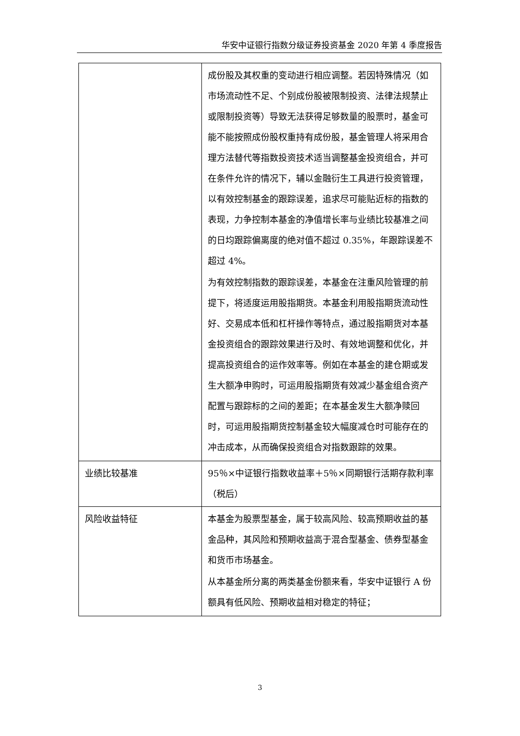华安中证银行指数分级证券投资基金 2020 年第 4 季度报告
| | 成份股及其权重的变动进行相应调整。若因特殊情况（如市场流动性不足、个别成份股被限制投资、法律法规禁止或限制投资等）导致无法获得足够数量的股票时，基金可能不能按照成份股权重持有成份股，基金管理人将采用合理方法替代等指数投资技术适当调整基金投资组合，并可在条件允许的情况下，辅以金融衍生工具进行投资管理，以有效控制基金的跟踪误差，追求尽可能贴近标的指数的表现，力争控制本基金的净值增长率与业绩比较基准之间的日均跟踪偏离度的绝对值不超过 0.35%，年跟踪误差不超过 4%。 为有效控制指数的跟踪误差，本基金在注重风险管理的前提下，将适度运用股指期货。本基金利用股指期货流动性好、交易成本低和杠杆操作等特点，通过股指期货对本基金投资组合的跟踪效果进行及时、有效地调整和优化，并提高投资组合的运作效率等。例如在本基金的建仓期或发生大额净申购时，可运用股指期货有效减少基金组合资产配置与跟踪标的之间的差距；在本基金发生大额净赎回时，可运用股指期货控制基金较大幅度减仓时可能存在的冲击成本，从而确保投资组合对指数跟踪的效果。 |
| 业绩比较基准 | 95％×中证银行指数收益率＋5％×同期银行活期存款利率（税后） |
| 风险收益特征 | 本基金为股票型基金，属于较高风险、较高预期收益的基金品种，其风险和预期收益高于混合型基金、债券型基金和货币市场基金。 从本基金所分离的两类基金份额来看，华安中证银行 A 份额具有低风险、预期收益相对稳定的特征； |
3